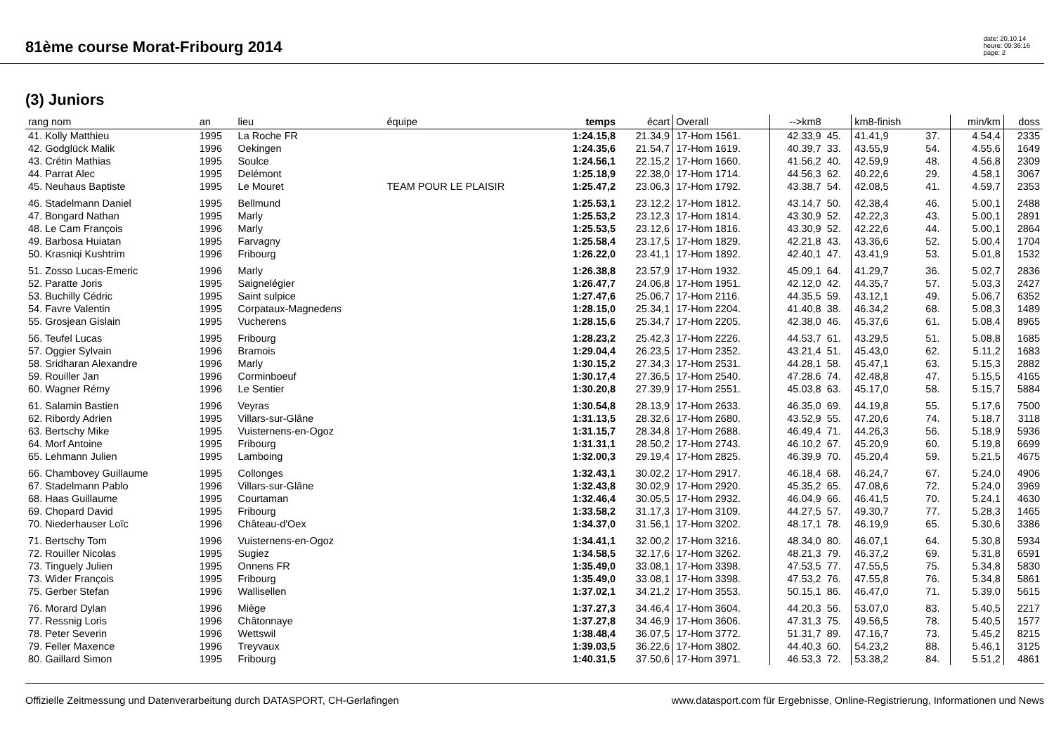81ème course Morat-Fribourg 2014
date: 20.10.14
heure: 09:36:16
page: 2
(3) Juniors
| rang nom | an | lieu | équipe | temps | écart | Overall | -->km8 | | km8-finish | | min/km | doss |
| --- | --- | --- | --- | --- | --- | --- | --- | --- | --- | --- | --- | --- |
| 41. Kolly Matthieu | 1995 | La Roche FR | | 1:24.15,8 | 21.34,9 | 17-Hom 1561. | 42.33,9 | 45. | 41.41,9 | 37. | 4.54,4 | 2335 |
| 42. Godglück Malik | 1996 | Oekingen | | 1:24.35,6 | 21.54,7 | 17-Hom 1619. | 40.39,7 | 33. | 43.55,9 | 54. | 4.55,6 | 1649 |
| 43. Crétin Mathias | 1995 | Soulce | | 1:24.56,1 | 22.15,2 | 17-Hom 1660. | 41.56,2 | 40. | 42.59,9 | 48. | 4.56,8 | 2309 |
| 44. Parrat Alec | 1995 | Delémont | | 1:25.18,9 | 22.38,0 | 17-Hom 1714. | 44.56,3 | 62. | 40.22,6 | 29. | 4.58,1 | 3067 |
| 45. Neuhaus Baptiste | 1995 | Le Mouret | TEAM POUR LE PLAISIR | 1:25.47,2 | 23.06,3 | 17-Hom 1792. | 43.38,7 | 54. | 42.08,5 | 41. | 4.59,7 | 2353 |
| 46. Stadelmann Daniel | 1995 | Bellmund | | 1:25.53,1 | 23.12,2 | 17-Hom 1812. | 43.14,7 | 50. | 42.38,4 | 46. | 5.00,1 | 2488 |
| 47. Bongard Nathan | 1995 | Marly | | 1:25.53,2 | 23.12,3 | 17-Hom 1814. | 43.30,9 | 52. | 42.22,3 | 43. | 5.00,1 | 2891 |
| 48. Le Cam François | 1996 | Marly | | 1:25.53,5 | 23.12,6 | 17-Hom 1816. | 43.30,9 | 52. | 42.22,6 | 44. | 5.00,1 | 2864 |
| 49. Barbosa Huiatan | 1995 | Farvagny | | 1:25.58,4 | 23.17,5 | 17-Hom 1829. | 42.21,8 | 43. | 43.36,6 | 52. | 5.00,4 | 1704 |
| 50. Krasniqi Kushtrim | 1996 | Fribourg | | 1:26.22,0 | 23.41,1 | 17-Hom 1892. | 42.40,1 | 47. | 43.41,9 | 53. | 5.01,8 | 1532 |
| 51. Zosso Lucas-Emeric | 1996 | Marly | | 1:26.38,8 | 23.57,9 | 17-Hom 1932. | 45.09,1 | 64. | 41.29,7 | 36. | 5.02,7 | 2836 |
| 52. Paratte Joris | 1995 | Saignelégier | | 1:26.47,7 | 24.06,8 | 17-Hom 1951. | 42.12,0 | 42. | 44.35,7 | 57. | 5.03,3 | 2427 |
| 53. Buchilly Cédric | 1995 | Saint sulpice | | 1:27.47,6 | 25.06,7 | 17-Hom 2116. | 44.35,5 | 59. | 43.12,1 | 49. | 5.06,7 | 6352 |
| 54. Favre Valentin | 1995 | Corpataux-Magnedens | | 1:28.15,0 | 25.34,1 | 17-Hom 2204. | 41.40,8 | 38. | 46.34,2 | 68. | 5.08,3 | 1489 |
| 55. Grosjean Gislain | 1995 | Vucherens | | 1:28.15,6 | 25.34,7 | 17-Hom 2205. | 42.38,0 | 46. | 45.37,6 | 61. | 5.08,4 | 8965 |
| 56. Teufel Lucas | 1995 | Fribourg | | 1:28.23,2 | 25.42,3 | 17-Hom 2226. | 44.53,7 | 61. | 43.29,5 | 51. | 5.08,8 | 1685 |
| 57. Oggier Sylvain | 1996 | Bramois | | 1:29.04,4 | 26.23,5 | 17-Hom 2352. | 43.21,4 | 51. | 45.43,0 | 62. | 5.11,2 | 1683 |
| 58. Sridharan Alexandre | 1996 | Marly | | 1:30.15,2 | 27.34,3 | 17-Hom 2531. | 44.28,1 | 58. | 45.47,1 | 63. | 5.15,3 | 2882 |
| 59. Rouiller Jan | 1996 | Corminboeuf | | 1:30.17,4 | 27.36,5 | 17-Hom 2540. | 47.28,6 | 74. | 42.48,8 | 47. | 5.15,5 | 4165 |
| 60. Wagner Rémy | 1996 | Le Sentier | | 1:30.20,8 | 27.39,9 | 17-Hom 2551. | 45.03,8 | 63. | 45.17,0 | 58. | 5.15,7 | 5884 |
| 61. Salamin Bastien | 1996 | Veyras | | 1:30.54,8 | 28.13,9 | 17-Hom 2633. | 46.35,0 | 69. | 44.19,8 | 55. | 5.17,6 | 7500 |
| 62. Ribordy Adrien | 1995 | Villars-sur-Glâne | | 1:31.13,5 | 28.32,6 | 17-Hom 2680. | 43.52,9 | 55. | 47.20,6 | 74. | 5.18,7 | 3118 |
| 63. Bertschy Mike | 1995 | Vuisternens-en-Ogoz | | 1:31.15,7 | 28.34,8 | 17-Hom 2688. | 46.49,4 | 71. | 44.26,3 | 56. | 5.18,9 | 5936 |
| 64. Morf Antoine | 1995 | Fribourg | | 1:31.31,1 | 28.50,2 | 17-Hom 2743. | 46.10,2 | 67. | 45.20,9 | 60. | 5.19,8 | 6699 |
| 65. Lehmann Julien | 1995 | Lamboing | | 1:32.00,3 | 29.19,4 | 17-Hom 2825. | 46.39,9 | 70. | 45.20,4 | 59. | 5.21,5 | 4675 |
| 66. Chambovey Guillaume | 1995 | Collonges | | 1:32.43,1 | 30.02,2 | 17-Hom 2917. | 46.18,4 | 68. | 46.24,7 | 67. | 5.24,0 | 4906 |
| 67. Stadelmann Pablo | 1996 | Villars-sur-Glâne | | 1:32.43,8 | 30.02,9 | 17-Hom 2920. | 45.35,2 | 65. | 47.08,6 | 72. | 5.24,0 | 3969 |
| 68. Haas Guillaume | 1995 | Courtaman | | 1:32.46,4 | 30.05,5 | 17-Hom 2932. | 46.04,9 | 66. | 46.41,5 | 70. | 5.24,1 | 4630 |
| 69. Chopard David | 1995 | Fribourg | | 1:33.58,2 | 31.17,3 | 17-Hom 3109. | 44.27,5 | 57. | 49.30,7 | 77. | 5.28,3 | 1465 |
| 70. Niederhauser Loïc | 1996 | Château-d'Oex | | 1:34.37,0 | 31.56,1 | 17-Hom 3202. | 48.17,1 | 78. | 46.19,9 | 65. | 5.30,6 | 3386 |
| 71. Bertschy Tom | 1996 | Vuisternens-en-Ogoz | | 1:34.41,1 | 32.00,2 | 17-Hom 3216. | 48.34,0 | 80. | 46.07,1 | 64. | 5.30,8 | 5934 |
| 72. Rouiller Nicolas | 1995 | Sugiez | | 1:34.58,5 | 32.17,6 | 17-Hom 3262. | 48.21,3 | 79. | 46.37,2 | 69. | 5.31,8 | 6591 |
| 73. Tinguely Julien | 1995 | Onnens FR | | 1:35.49,0 | 33.08,1 | 17-Hom 3398. | 47.53,5 | 77. | 47.55,5 | 75. | 5.34,8 | 5830 |
| 73. Wider François | 1995 | Fribourg | | 1:35.49,0 | 33.08,1 | 17-Hom 3398. | 47.53,2 | 76. | 47.55,8 | 76. | 5.34,8 | 5861 |
| 75. Gerber Stefan | 1996 | Wallisellen | | 1:37.02,1 | 34.21,2 | 17-Hom 3553. | 50.15,1 | 86. | 46.47,0 | 71. | 5.39,0 | 5615 |
| 76. Morard Dylan | 1996 | Miège | | 1:37.27,3 | 34.46,4 | 17-Hom 3604. | 44.20,3 | 56. | 53.07,0 | 83. | 5.40,5 | 2217 |
| 77. Ressnig Loris | 1996 | Châtonnaye | | 1:37.27,8 | 34.46,9 | 17-Hom 3606. | 47.31,3 | 75. | 49.56,5 | 78. | 5.40,5 | 1577 |
| 78. Peter Severin | 1996 | Wettswil | | 1:38.48,4 | 36.07,5 | 17-Hom 3772. | 51.31,7 | 89. | 47.16,7 | 73. | 5.45,2 | 8215 |
| 79. Feller Maxence | 1996 | Treyvaux | | 1:39.03,5 | 36.22,6 | 17-Hom 3802. | 44.40,3 | 60. | 54.23,2 | 88. | 5.46,1 | 3125 |
| 80. Gaillard Simon | 1995 | Fribourg | | 1:40.31,5 | 37.50,6 | 17-Hom 3971. | 46.53,3 | 72. | 53.38,2 | 84. | 5.51,2 | 4861 |
Offizielle Zeitmessung und Datenverarbeitung durch DATASPORT, CH-Gerlafingen www.datasport.com für Ergebnisse, Online-Registrierung, Informationen und News